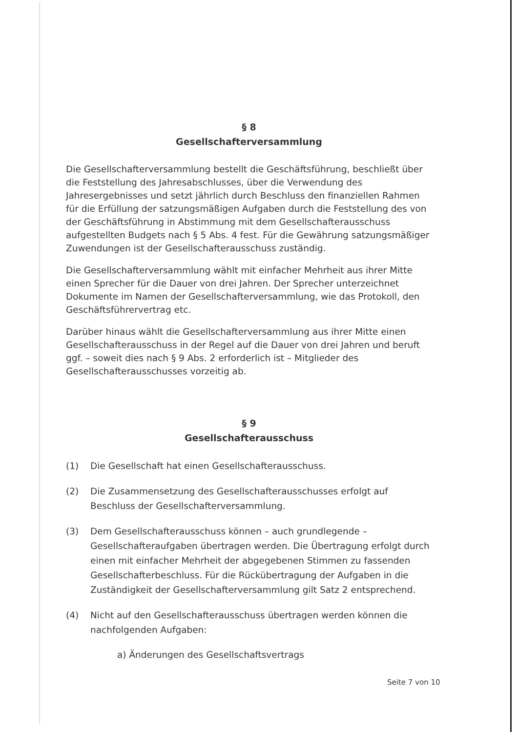§ 8
Gesellschafterversammlung
Die Gesellschafterversammlung bestellt die Geschäftsführung, beschließt über die Feststellung des Jahresabschlusses, über die Verwendung des Jahresergebnisses und setzt jährlich durch Beschluss den finanziellen Rahmen für die Erfüllung der satzungsmäßigen Aufgaben durch die Feststellung des von der Geschäftsführung in Abstimmung mit dem Gesellschafterausschuss aufgestellten Budgets nach § 5 Abs. 4 fest. Für die Gewährung satzungsmäßiger Zuwendungen ist der Gesellschafterausschuss zuständig.
Die Gesellschafterversammlung wählt mit einfacher Mehrheit aus ihrer Mitte einen Sprecher für die Dauer von drei Jahren. Der Sprecher unterzeichnet Dokumente im Namen der Gesellschafterversammlung, wie das Protokoll, den Geschäftsführervertrag etc.
Darüber hinaus wählt die Gesellschafterversammlung aus ihrer Mitte einen Gesellschafterausschuss in der Regel auf die Dauer von drei Jahren und beruft ggf. – soweit dies nach § 9 Abs. 2 erforderlich ist – Mitglieder des Gesellschafterausschusses vorzeitig ab.
§ 9
Gesellschafterausschuss
(1) Die Gesellschaft hat einen Gesellschafterausschuss.
(2) Die Zusammensetzung des Gesellschafterausschusses erfolgt auf Beschluss der Gesellschafterversammlung.
(3) Dem Gesellschafterausschuss können – auch grundlegende – Gesellschafteraufgaben übertragen werden. Die Übertragung erfolgt durch einen mit einfacher Mehrheit der abgegebenen Stimmen zu fassenden Gesellschafterbeschluss. Für die Rückübertragung der Aufgaben in die Zuständigkeit der Gesellschafterversammlung gilt Satz 2 entsprechend.
(4) Nicht auf den Gesellschafterausschuss übertragen werden können die nachfolgenden Aufgaben:
a) Änderungen des Gesellschaftsvertrags
Seite 7 von 10